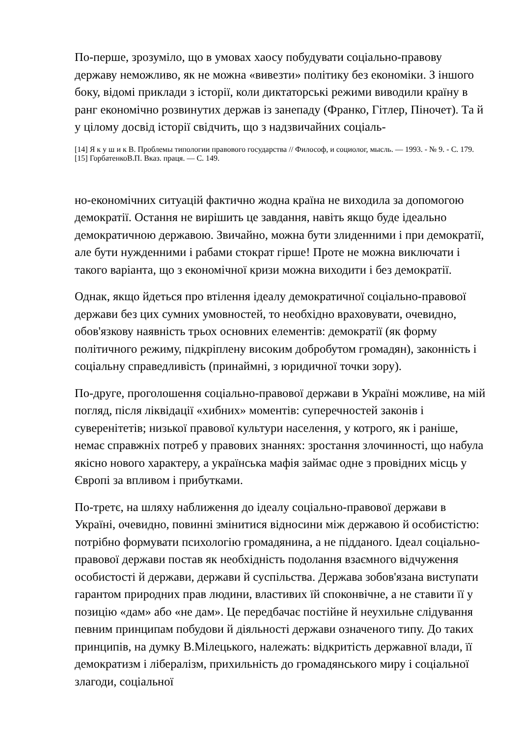По-перше, зрозуміло, що в умовах хаосу побудувати соціально-правову державу неможливо, як не можна «вивезти» політику без економіки. З іншого боку, відомі приклади з історії, коли диктаторські режими виводили країну в ранг економічно розвинутих держав із занепаду (Франко, Гітлер, Піночет). Та й у цілому досвід історії свідчить, що з надзвичайних соціаль-
[14] Я к у ш и к В. Проблемы типологии правового государства // Философ, и социолог, мысль. — 1993. - № 9. - С. 179.
[15] ГорбатенкоВ.П. Вказ. праця. — С. 149.
но-економічних ситуацій фактично жодна країна не виходила за допомогою демократії. Остання не вирішить це завдання, навіть якщо буде ідеально демократичною державою. Звичайно, можна бути злиденними і при демократії, але бути нужденними і рабами стократ гірше! Проте не можна виключати і такого варіанта, що з економічної кризи можна виходити і без демократії.
Однак, якщо йдеться про втілення ідеалу демократичної соціально-правової держави без цих сумних умовностей, то необхідно враховувати, очевидно, обов'язкову наявність трьох основних елементів: демократії (як форму політичного режиму, підкріплену високим добробутом громадян), законність і соціальну справедливість (принаймні, з юридичної точки зору).
По-друге, проголошення соціально-правової держави в Україні можливе, на мій погляд, після ліквідації «хибних» моментів: суперечностей законів і суверенітетів; низької правової культури населення, у котрого, як і раніше, немає справжніх потреб у правових знаннях: зростання злочинності, що набула якісно нового характеру, а українська мафія займає одне з провідних місць у Європі за впливом і прибутками.
По-третє, на шляху наближення до ідеалу соціально-правової держави в Україні, очевидно, повинні змінитися відносини між державою й особистістю: потрібно формувати психологію громадянина, а не підданого. Ідеал соціально-правової держави постав як необхідність подолання взаємного відчуження особистості й держави, держави й суспільства. Держава зобов'язана виступати гарантом природних прав людини, властивих їй споконвічне, а не ставити її у позицію «дам» або «не дам». Це передбачає постійне й неухильне слідування певним принципам побудови й діяльності держави означеного типу. До таких принципів, на думку В.Мілецького, належать: відкритість державної влади, її демократизм і лібералізм, прихильність до громадянського миру і соціальної злагоди, соціальної